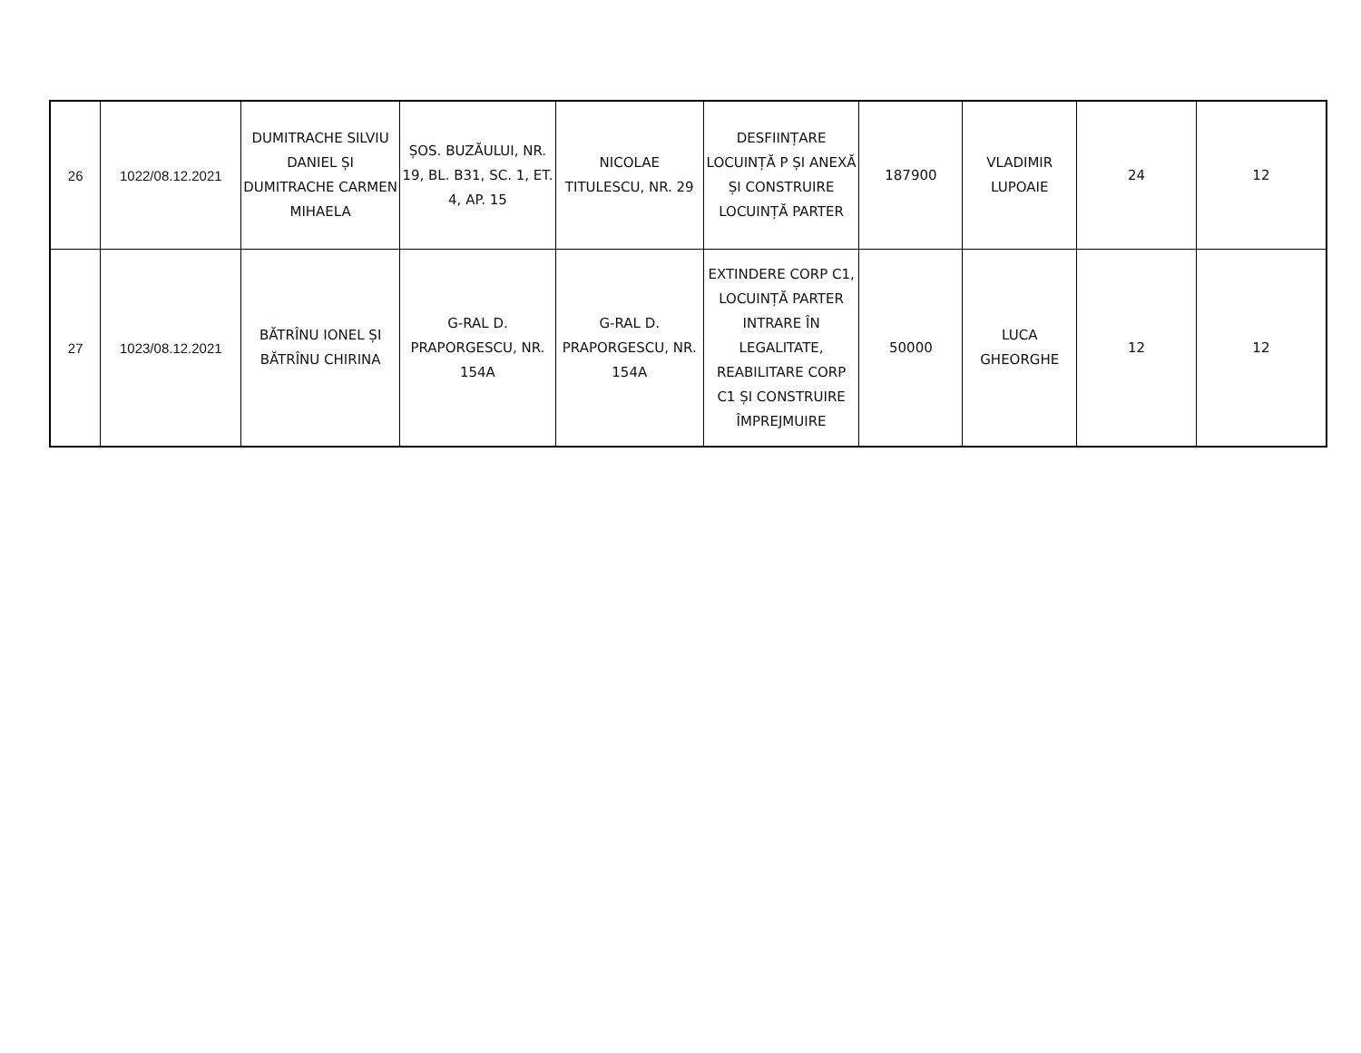| 26 | 1022/08.12.2021 | DUMITRACHE SILVIU DANIEL ȘI DUMITRACHE CARMEN MIHAELA | ȘOS. BUZĂULUI, NR. 19, BL. B31, SC. 1, ET. 4, AP. 15 | NICOLAE TITULESCU, NR. 29 | DESFIINȚARE LOCUINȚĂ P ȘI ANEXĂ ȘI CONSTRUIRE LOCUINȚĂ PARTER | 187900 | VLADIMIR LUPOAIE | 24 | 12 |
| 27 | 1023/08.12.2021 | BĂTRÎNU IONEL ȘI BĂTRÎNU CHIRINA | G-RAL D. PRAPORGESCU, NR. 154A | G-RAL D. PRAPORGESCU, NR. 154A | EXTINDERE CORP C1, LOCUINȚĂ PARTER INTRARE ÎN LEGALITATE, REABILITARE CORP C1 ȘI CONSTRUIRE ÎMPREJMUIRE | 50000 | LUCA GHEORGHE | 12 | 12 |